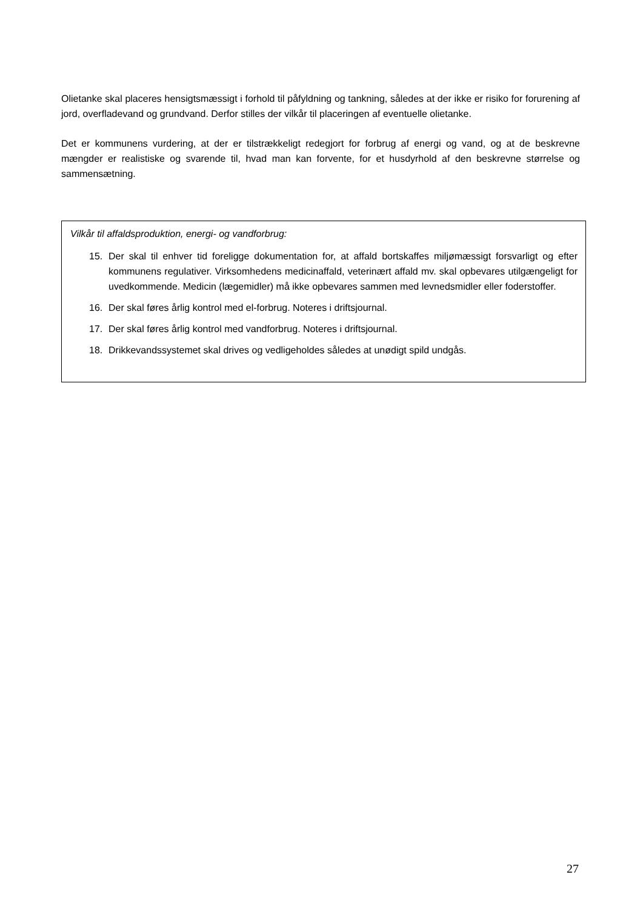Olietanke skal placeres hensigtsmæssigt i forhold til påfyldning og tankning, således at der ikke er risiko for forurening af jord, overfladevand og grundvand. Derfor stilles der vilkår til placeringen af eventuelle olietanke.
Det er kommunens vurdering, at der er tilstrækkeligt redegjort for forbrug af energi og vand, og at de beskrevne mængder er realistiske og svarende til, hvad man kan forvente, for et husdyrhold af den beskrevne størrelse og sammensætning.
Vilkår til affaldsproduktion, energi- og vandforbrug:
15. Der skal til enhver tid foreligge dokumentation for, at affald bortskaffes miljømæssigt forsvarligt og efter kommunens regulativer. Virksomhedens medicinaffald, veterinært affald mv. skal opbevares utilgængeligt for uvedkommende. Medicin (lægemidler) må ikke opbevares sammen med levnedsmidler eller foderstoffer.
16. Der skal føres årlig kontrol med el-forbrug. Noteres i driftsjournal.
17. Der skal føres årlig kontrol med vandforbrug. Noteres i driftsjournal.
18. Drikkevandssystemet skal drives og vedligeholdes således at unødigt spild undgås.
27